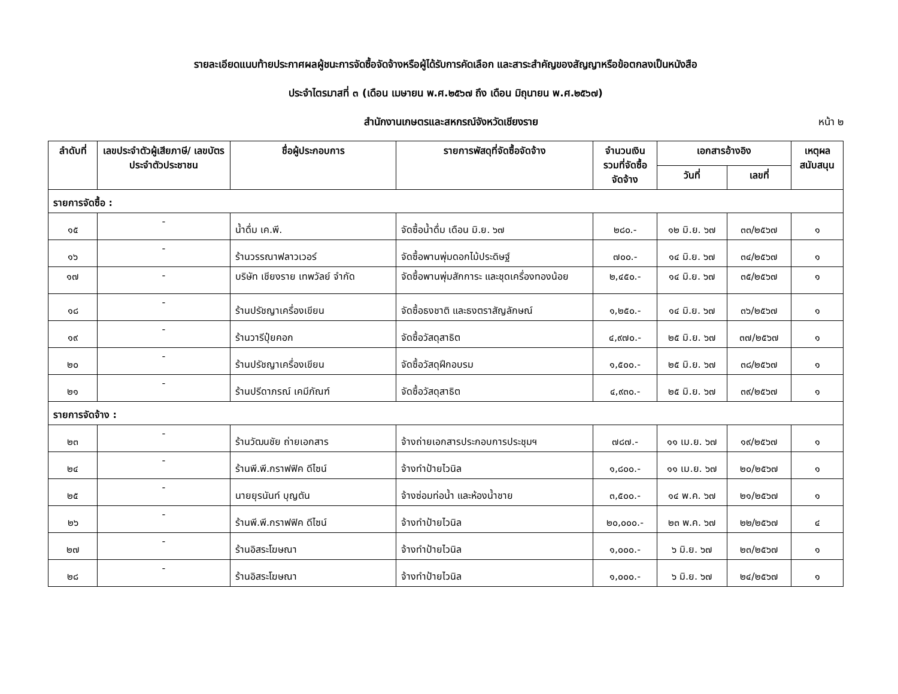รายละเอียดแนบท้ายประกาศผลผู้ชนะการจัดซื้อจัดจ้างหรือผู้ได้รับการคัดเลือก และสาระสำคัญของสัญญาหรือข้อตกลงเป็นหนังสือ
ประจำไตรมาสที่ ๓ (เดือน เมษายน พ.ศ.๒๕๖๗ ถึง เดือน มิถุนายน พ.ศ.๒๕๖๗)
สำนักงานเกษตรและสหกรณ์จังหวัดเชียงราย หน้า ๒
| ลำดับที่ | เลขประจำตัวผู้เสียภาษี/ เลขบัตรประจำตัวประชาชน | ชื่อผู้ประกอบการ | รายการพัสดุที่จัดซื้อจัดจ้าง | จำนวนเงินรวมที่จัดซื้อจัดจ้าง | เอกสารอ้างอิง | | เหตุผลสนับสนุน |
| --- | --- | --- | --- | --- | --- | --- | --- |
| | | | | | วันที่ | เลขที่ | |
| รายการจัดซื้อ : | | | | | | | |
| ๑๕ | - | น้ำดื่ม เค.พี. | จัดซื้อน้ำดื่ม เดือน มิ.ย. ๖๗ | ๒๘๐.- | ๑๒ มิ.ย. ๖๗ | ๓๓/๒๕๖๗ | ๑ |
| ๑๖ | - | ร้านวรรณาฟลาวเวอร์ | จัดซื้อพานพุ่มดอกไม้ประดิษฐ์ | ๗๐๐.- | ๑๔ มิ.ย. ๖๗ | ๓๔/๒๕๖๗ | ๑ |
| ๑๗ | - | บริษัท เชียงราย เทพวัลย์ จำกัด | จัดซื้อพานพุ่มสักการะ และชุดเครื่องทองน้อย | ๒,๔๕๐.- | ๑๔ มิ.ย. ๖๗ | ๓๕/๒๕๖๗ | ๑ |
| ๑๘ | - | ร้านปรัชญาเครื่องเขียน | จัดซื้อธงชาติ และธงตราสัญลักษณ์ | ๑,๒๕๐.- | ๑๔ มิ.ย. ๖๗ | ๓๖/๒๕๖๗ | ๑ |
| ๑๙ | - | ร้านวารีปุ๋ยคอก | จัดซื้อวัสดุสาธิต | ๔,๙๗๐.- | ๒๕ มิ.ย. ๖๗ | ๓๗/๒๕๖๗ | ๑ |
| ๒๐ | - | ร้านปรัชญาเครื่องเขียน | จัดซื้อวัสดุฝึกอบรม | ๑,๕๐๐.- | ๒๕ มิ.ย. ๖๗ | ๓๘/๒๕๖๗ | ๑ |
| ๒๑ | - | ร้านปรีดาภรณ์ เคมีภัณฑ์ | จัดซื้อวัสดุสาธิต | ๔,๙๓๐.- | ๒๕ มิ.ย. ๖๗ | ๓๙/๒๕๖๗ | ๑ |
| รายการจัดจ้าง : | | | | | | | |
| ๒๓ | - | ร้านวัฒนชัย ถ่ายเอกสาร | จ้างถ่ายเอกสารประกอบการประชุมฯ | ๗๘๗.- | ๑๑ เม.ย. ๖๗ | ๑๙/๒๕๖๗ | ๑ |
| ๒๔ | - | ร้านพี.พี.กราฟฟิค ดีไซน์ | จ้างทำป้ายไวนิล | ๑,๘๐๐.- | ๑๑ เม.ย. ๖๗ | ๒๐/๒๕๖๗ | ๑ |
| ๒๕ | - | นายยุรนันท์ บุญตัน | จ้างซ่อมท่อน้ำ และห้องน้ำชาย | ๓,๕๐๐.- | ๑๔ พ.ค. ๖๗ | ๒๑/๒๕๖๗ | ๑ |
| ๒๖ | - | ร้านพี.พี.กราฟฟิค ดีไซน์ | จ้างทำป้ายไวนิล | ๒๐,๐๐๐.- | ๒๓ พ.ค. ๖๗ | ๒๒/๒๕๖๗ | ๔ |
| ๒๗ | - | ร้านอิสระโฆษณา | จ้างทำป้ายไวนิล | ๑,๐๐๐.- | ๖ มิ.ย. ๖๗ | ๒๓/๒๕๖๗ | ๑ |
| ๒๘ | - | ร้านอิสระโฆษณา | จ้างทำป้ายไวนิล | ๑,๐๐๐.- | ๖ มิ.ย. ๖๗ | ๒๔/๒๕๖๗ | ๑ |